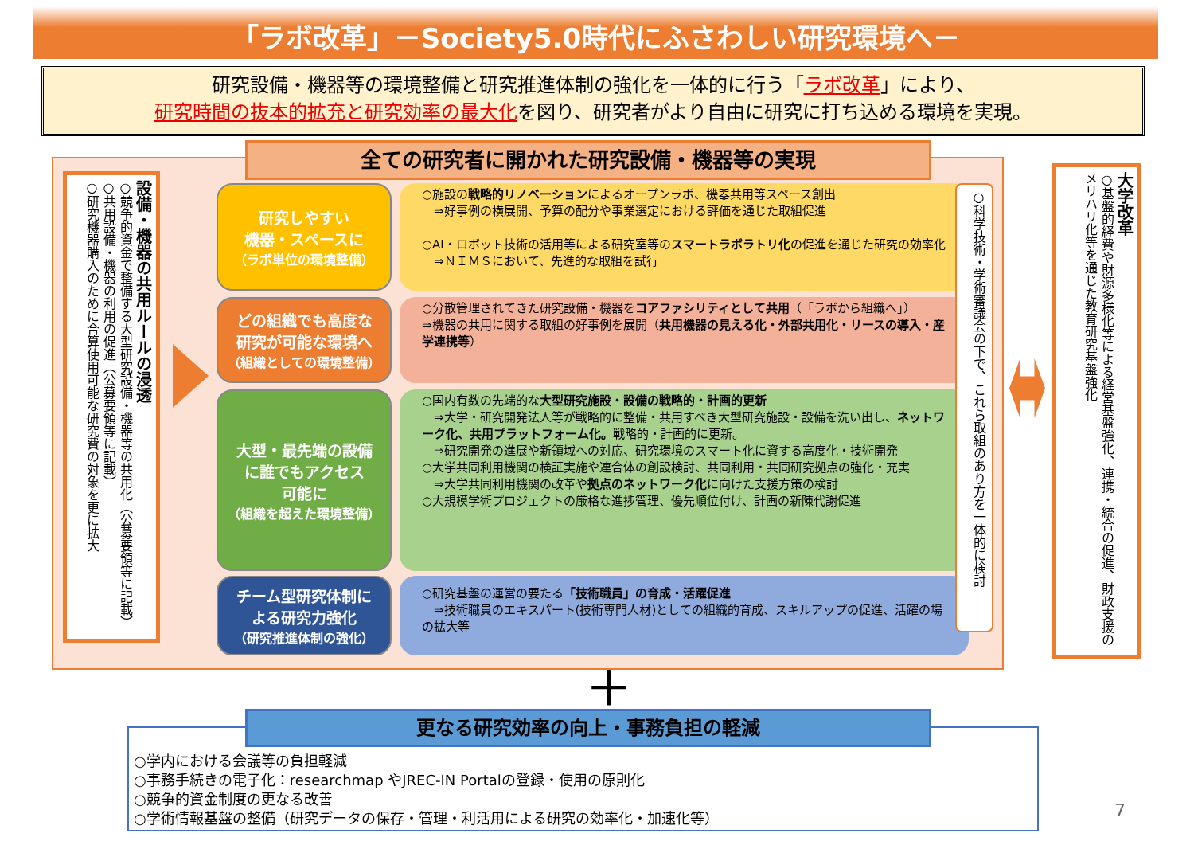「ラボ改革」－Society5.0時代にふさわしい研究環境へ－
研究設備・機器等の環境整備と研究推進体制の強化を一体的に行う「ラボ改革」により、
研究時間の抜本的拡充と研究効率の最大化を図り、研究者がより自由に研究に打ち込める環境を実現。
全ての研究者に開かれた研究設備・機器等の実現
設備・機器の共用ルールの浸透
○競争的資金で整備する大型研究設備・機器等の共用化（公募要領等に記載）
○共用設備・機器の利用の促進（公募要領等に記載）
○研究機器購入のために合算使用可能な研究費の対象を更に拡大
研究しやすい
機器・スペースに
（ラボ単位の環境整備）
○施設の戦略的リノベーションによるオープンラボ、機器共用等スペース創出
　⇒好事例の横展開、予算の配分や事業選定における評価を通じた取組促進
○AI・ロボット技術の活用等による研究室等のスマートラボラトリ化の促進を通じた研究の効率化
　⇒ＮＩＭＳにおいて、先進的な取組を試行
どの組織でも高度な
研究が可能な環境へ
（組織としての環境整備）
○分散管理されてきた研究設備・機器をコアファシリティとして共用（「ラボから組織へ」）
⇒機器の共用に関する取組の好事例を展開（共用機器の見える化・外部共用化・リースの導入・産学連携等）
大型・最先端の設備
に誰でもアクセス
可能に
（組織を超えた環境整備）
○国内有数の先端的な大型研究施設・設備の戦略的・計画的更新
　⇒大学・研究開発法人等が戦略的に整備・共用すべき大型研究施設・設備を洗い出し、ネットワーク化、共用プラットフォーム化。戦略的・計画的に更新。
　⇒研究開発の進展や新領域への対応、研究環境のスマート化に資する高度化・技術開発
○大学共同利用機関の検証実施や連合体の創設検討、共同利用・共同研究拠点の強化・充実
　⇒大学共同利用機関の改革や拠点のネットワーク化に向けた支援方策の検討
○大規模学術プロジェクトの厳格な進捗管理、優先順位付け、計画の新陳代謝促進
チーム型研究体制に
よる研究力強化
（研究推進体制の強化）
○研究基盤の運営の要たる「技術職員」の育成・活躍促進
　⇒技術職員のエキスパート(技術専門人材)としての組織的育成、スキルアップの促進、活躍の場の拡大等
○科学技術・学術審議会の下で、これら取組のあり方を一体的に検討
大学改革
○基盤的経費や財源多様化等による経営基盤強化、連携・統合の促進、財政支援のメリハリ化等を通じた教育研究基盤強化
＋
○学内における会議等の負担軽減
○事務手続きの電子化：researchmap やJREC-IN Portalの登録・使用の原則化
○競争的資金制度の更なる改善
○学術情報基盤の整備（研究データの保存・管理・利活用による研究の効率化・加速化等）
更なる研究効率の向上・事務負担の軽減
7